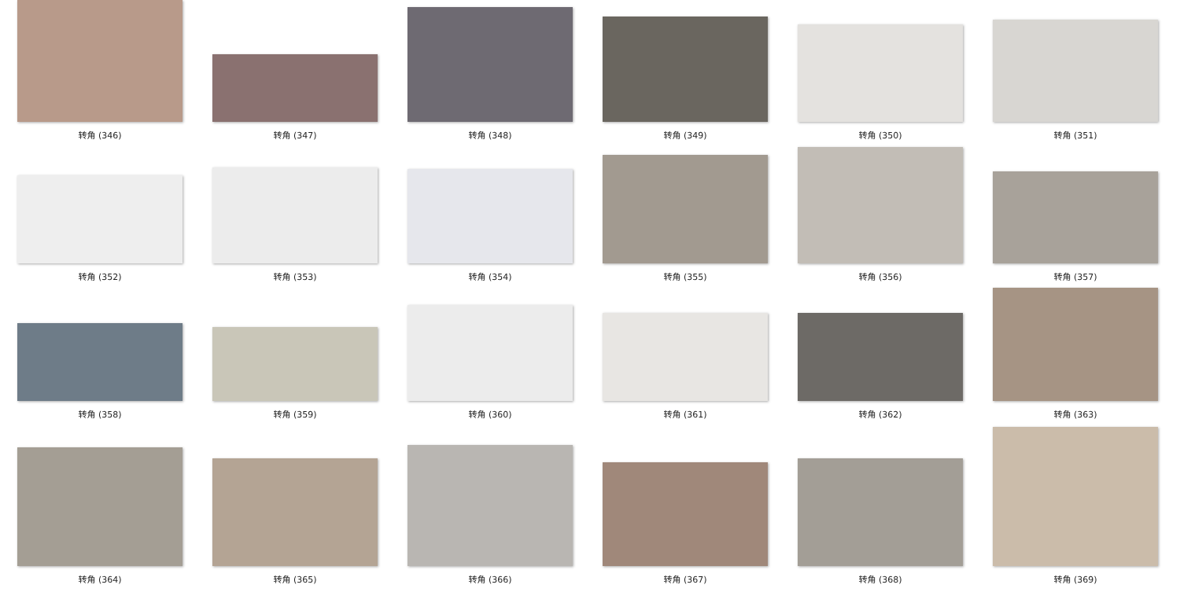转角 (346)
转角 (347)
转角 (348)
转角 (349)
转角 (350)
转角 (351)
转角 (352)
转角 (353)
转角 (354)
转角 (355)
转角 (356)
转角 (357)
转角 (358)
转角 (359)
转角 (360)
转角 (361)
转角 (362)
转角 (363)
转角 (364)
转角 (365)
转角 (366)
转角 (367)
转角 (368)
转角 (369)